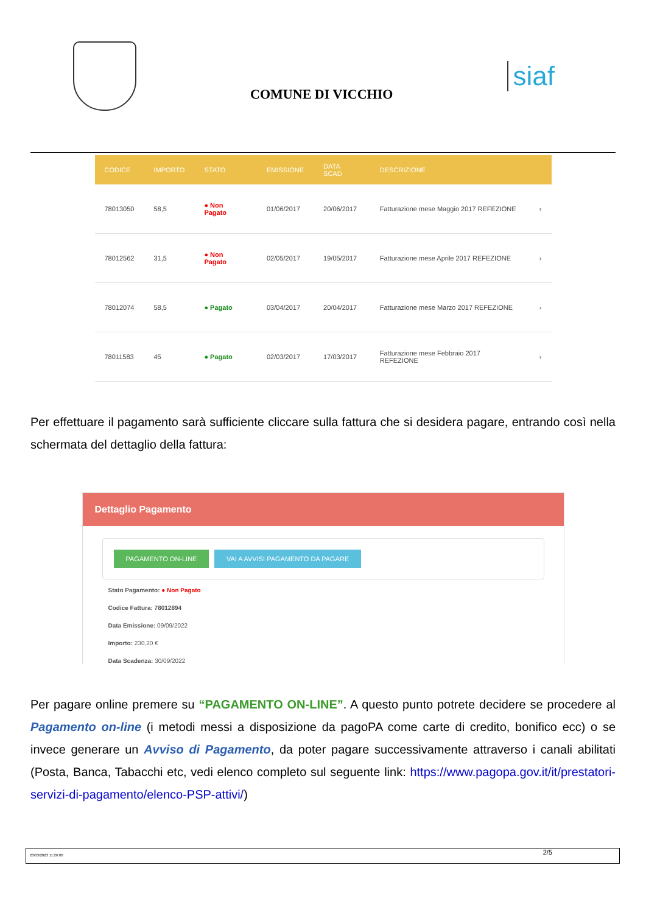COMUNE DI VICCHIO
siaf
| CODICE | IMPORTO | STATO | EMISSIONE | DATA SCAD | DESCRIZIONE | |
| --- | --- | --- | --- | --- | --- | --- |
| 78013050 | 58,5 | ● Non Pagato | 01/06/2017 | 20/06/2017 | Fatturazione mese Maggio 2017 REFEZIONE | › |
| 78012562 | 31,5 | ● Non Pagato | 02/05/2017 | 19/05/2017 | Fatturazione mese Aprile 2017 REFEZIONE | › |
| 78012074 | 58,5 | ● Pagato | 03/04/2017 | 20/04/2017 | Fatturazione mese Marzo 2017 REFEZIONE | › |
| 78011583 | 45 | ● Pagato | 02/03/2017 | 17/03/2017 | Fatturazione mese Febbraio 2017 REFEZIONE | › |
Per effettuare il pagamento sarà sufficiente cliccare sulla fattura che si desidera pagare, entrando così nella schermata del dettaglio della fattura:
Dettaglio Pagamento
PAGAMENTO ON-LINE VAI A AVVISI PAGAMENTO DA PAGARE
Stato Pagamento: ● Non Pagato
Codice Fattura: 78012894
Data Emissione: 09/09/2022
Importo: 230,20 €
Data Scadenza: 30/09/2022
Per pagare online premere su “PAGAMENTO ON-LINE”. A questo punto potrete decidere se procedere al Pagamento on-line (i metodi messi a disposizione da pagoPA come carte di credito, bonifico ecc) o se invece generare un Avviso di Pagamento, da poter pagare successivamente attraverso i canali abilitati (Posta, Banca, Tabacchi etc, vedi elenco completo sul seguente link: https://www.pagopa.gov.it/it/prestatori-servizi-di-pagamento/elenco-PSP-attivi/)
23/03/2023 11:26:00 2/5